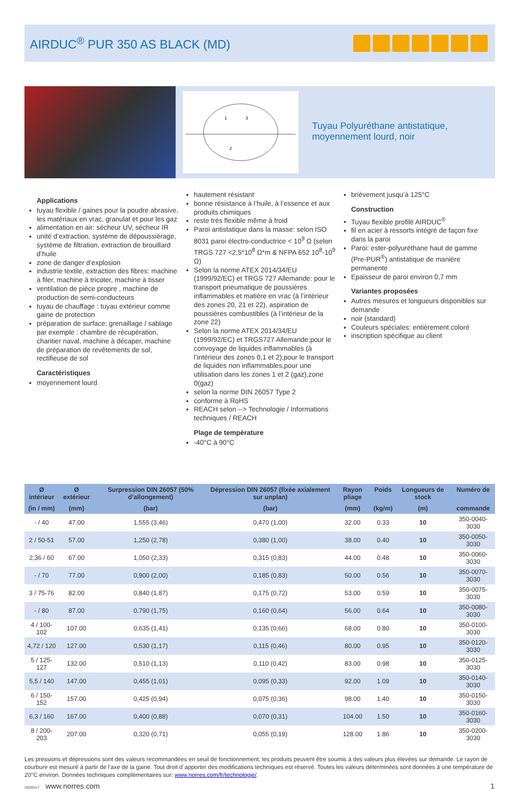AIRDUC<sup>®</sup> PUR 350 AS BLACK (MD)
1
3
2
Tuyau Polyuréthane antistatique,
moyennement lourd, noir
Applications
tuyau flexible / gaines pour la poudre abrasive, les matériaux en vrac, granulat et pour les gaz
alimentation en air: sécheur UV, sécheur IR
unité d’extraction, système de dépoussiérage, système de filtration, extraction de brouillard d’huile
zone de danger d’explosion
industrie textile, extraction des fibres: machine à filer, machine à tricoter, machine à tisser
ventilation de pièce propre , machine de production de semi-conducteurs
tuyau de chauffage : tuyau extérieur comme gaine de protection
préparation de surface: grenaillage / sablage par exemple : chambre de récupération, chantier naval, machine à décaper, machine de préparation de revêtements de sol, rectifieuse de sol
Caractéristiques
moyennement lourd
hautement résistant
bonne résistance à l’huile, à l’essence et aux produits chimiques
reste très flexible même à froid
Paroi antistatique dans la masse: selon ISO 8031 paroi électro-conductrice < 10<sup>9</sup> Ω (selon TRGS 727 <2,5*10<sup>8</sup> Ω*m & NFPA 652 10<sup>8</sup>-10<sup>9</sup> Ω)
Selon la norme ATEX 2014/34/EU (1999/92/EC) et TRGS 727 Allemande: pour le transport pneumatique de poussières inflammables et matière en vrac (à l’intérieur des zones 20, 21 et 22), aspiration de poussières combustibles (à l’intérieur de la zone 22)
Selon la norme ATEX 2014/34/EU (1999/92/EC) et TRGS727 Allemande:pour le convoyage de liquides inflammables (à l’intérieur des zones 0,1 et 2),pour le transport de liquides non inflammables,pour une utilisation dans les zones 1 et 2 (gaz),zone 0(gaz)
selon la norme DIN 26057 Type 2
conforme à RoHS
REACH selon --> Technologie / Informations techniques / REACH
Plage de température
-40°C à 90°C
brièvement jusqu’à 125°C
Construction
Tuyau flexible profilé AIRDUC<sup>®</sup>
fil en acier à ressorts intégré de façon fixe dans la paroi
Paroi: ester-polyuréthane haut de gamme (Pre-PUR<sup>®</sup>) antistatique de manière permanente
Epaisseur de paroi environ 0,7 mm
Variantes proposées
Autres mesures et longueurs disponibles sur demande
noir (standard)
Couleurs spéciales: entièrement coloré
inscription spécifique au client
| Ø intérieur | Ø extérieur | Surpression DIN 26057 (50% d’allongement) | Dépression DIN 26057 (fixée axialement sur unplan) | Rayon pliage | Poids | Longueurs de stock | Numéro de |
| --- | --- | --- | --- | --- | --- | --- | --- |
| (in / mm) | (mm) | (bar) | (bar) | (mm) | (kg/m) | (m) | commande |
| - / 40 | 47.00 | 1,555 (3,46) | 0,470 (1,00) | 32.00 | 0.33 | 10 | 350-0040-3030 |
| 2 / 50-51 | 57.00 | 1,250 (2,78) | 0,380 (1,00) | 38.00 | 0.40 | 10 | 350-0050-3030 |
| 2,36 / 60 | 67.00 | 1,050 (2,33) | 0,315 (0,83) | 44.00 | 0.48 | 10 | 350-0060-3030 |
| - / 70 | 77.00 | 0,900 (2,00) | 0,185 (0,83) | 50.00 | 0.56 | 10 | 350-0070-3030 |
| 3 / 75-76 | 82.00 | 0,840 (1,87) | 0,175 (0,72) | 53.00 | 0.59 | 10 | 350-0075-3030 |
| - / 80 | 87.00 | 0,790 (1,75) | 0,160 (0,64) | 56.00 | 0.64 | 10 | 350-0080-3030 |
| 4 / 100-102 | 107.00 | 0,635 (1,41) | 0,135 (0,66) | 68.00 | 0.80 | 10 | 350-0100-3030 |
| 4,72 / 120 | 127.00 | 0,530 (1,17) | 0,115 (0,46) | 80.00 | 0.95 | 10 | 350-0120-3030 |
| 5 / 125-127 | 132.00 | 0,510 (1,13) | 0,110 (0,42) | 83.00 | 0.98 | 10 | 350-0125-3030 |
| 5,5 / 140 | 147.00 | 0,455 (1,01) | 0,095 (0,33) | 92.00 | 1.09 | 10 | 350-0140-3030 |
| 6 / 150-152 | 157.00 | 0,425 (0,94) | 0,075 (0,36) | 98.00 | 1.40 | 10 | 350-0150-3030 |
| 6,3 / 160 | 167.00 | 0,400 (0,88) | 0,070 (0,31) | 104.00 | 1.50 | 10 | 350-0160-3030 |
| 8 / 200-203 | 207.00 | 0,320 (0,71) | 0,055 (0,19) | 128.00 | 1.86 | 10 | 350-0200-3030 |
Les pressions et dépressions sont des valeurs recommandées en seuil de fonctionnement; les produits peuvent être soumis à des valeurs plus élevées sur demande. Le rayon de courbure est mesuré à partir de l’axe de la gaine. Tout droit d´apporter des modifications techniques est réservé. Toutes les valeurs déterminées sont données à une température de 20°C environ. Données techniques complémentaires sur: www.norres.com/fr/technologie/.
20250117 www.norres.com 1